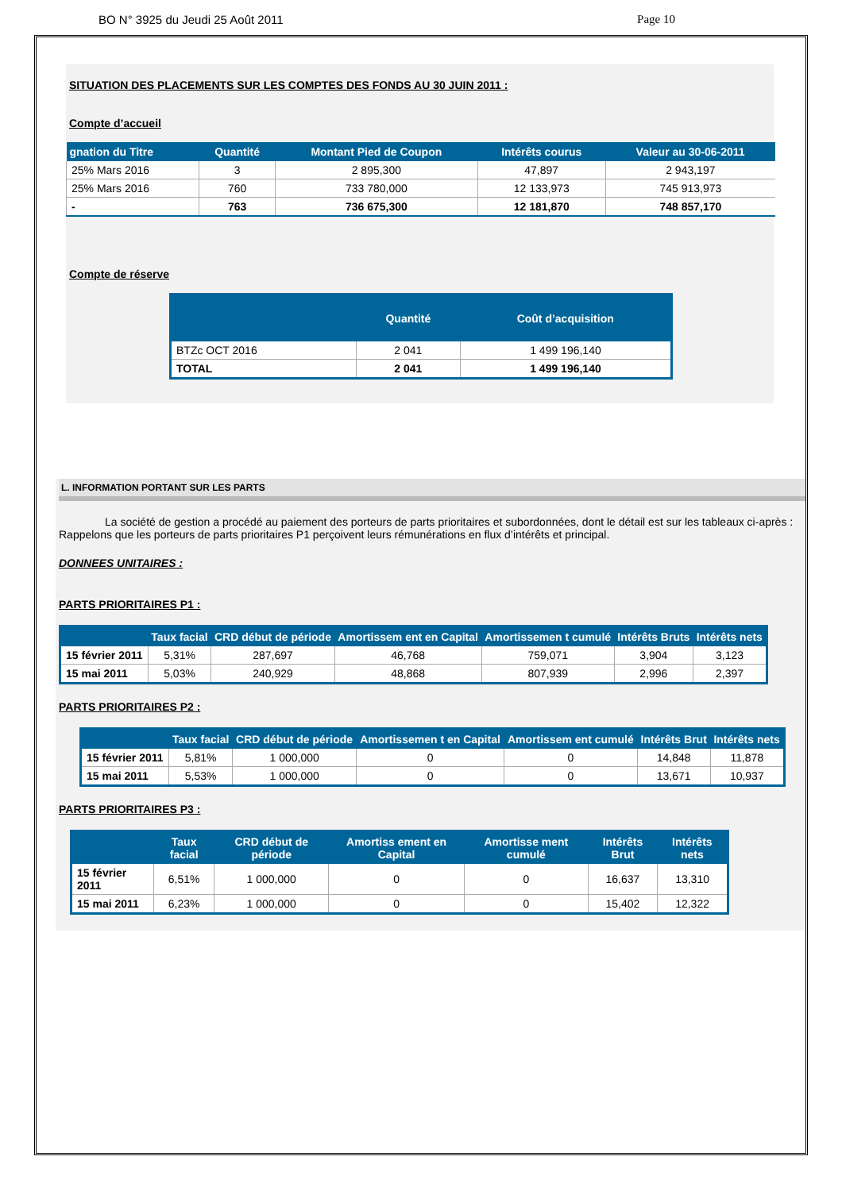BO N° 3925 du Jeudi 25 Août 2011 Page 10
SITUATION DES PLACEMENTS SUR LES COMPTES DES FONDS AU 30 JUIN 2011 :
Compte d’accueil
| gnation du Titre | Quantité | Montant Pied de Coupon | Intérêts courus | Valeur au 30-06-2011 |
| --- | --- | --- | --- | --- |
| 25% Mars 2016 | 3 | 2 895,300 | 47,897 | 2 943,197 |
| 25% Mars 2016 | 760 | 733 780,000 | 12 133,973 | 745 913,973 |
| - | 763 | 736 675,300 | 12 181,870 | 748 857,170 |
Compte de réserve
| | Quantité | Coût d’acquisition |
| --- | --- | --- |
| BTZc OCT 2016 | 2 041 | 1 499 196,140 |
| TOTAL | 2 041 | 1 499 196,140 |
L. INFORMATION PORTANT SUR LES PARTS
La société de gestion a procédé au paiement des porteurs de parts prioritaires et subordonnées, dont le détail est sur les tableaux ci-après :
Rappelons que les porteurs de parts prioritaires P1 perçoivent leurs rémunérations en flux d’intérêts et principal.
DONNEES UNITAIRES :
PARTS PRIORITAIRES P1 :
| | Taux facial | CRD début de période | Amortissem ent en Capital | Amortissemen t cumulé | Intérêts Bruts | Intérêts nets |
| --- | --- | --- | --- | --- | --- | --- |
| 15 février 2011 | 5,31% | 287,697 | 46,768 | 759,071 | 3,904 | 3,123 |
| 15 mai 2011 | 5,03% | 240,929 | 48,868 | 807,939 | 2,996 | 2,397 |
PARTS PRIORITAIRES P2 :
| | Taux facial | CRD début de période | Amortissemen t en Capital | Amortissem ent cumulé | Intérêts Brut | Intérêts nets |
| --- | --- | --- | --- | --- | --- | --- |
| 15 février 2011 | 5,81% | 1 000,000 | 0 | 0 | 14,848 | 11,878 |
| 15 mai 2011 | 5,53% | 1 000,000 | 0 | 0 | 13,671 | 10,937 |
PARTS PRIORITAIRES P3 :
| | Taux facial | CRD début de période | Amortiss ement en Capital | Amortisse ment cumulé | Intérêts Brut | Intérêts nets |
| --- | --- | --- | --- | --- | --- | --- |
| 15 février 2011 | 6,51% | 1 000,000 | 0 | 0 | 16,637 | 13,310 |
| 15 mai 2011 | 6,23% | 1 000,000 | 0 | 0 | 15,402 | 12,322 |